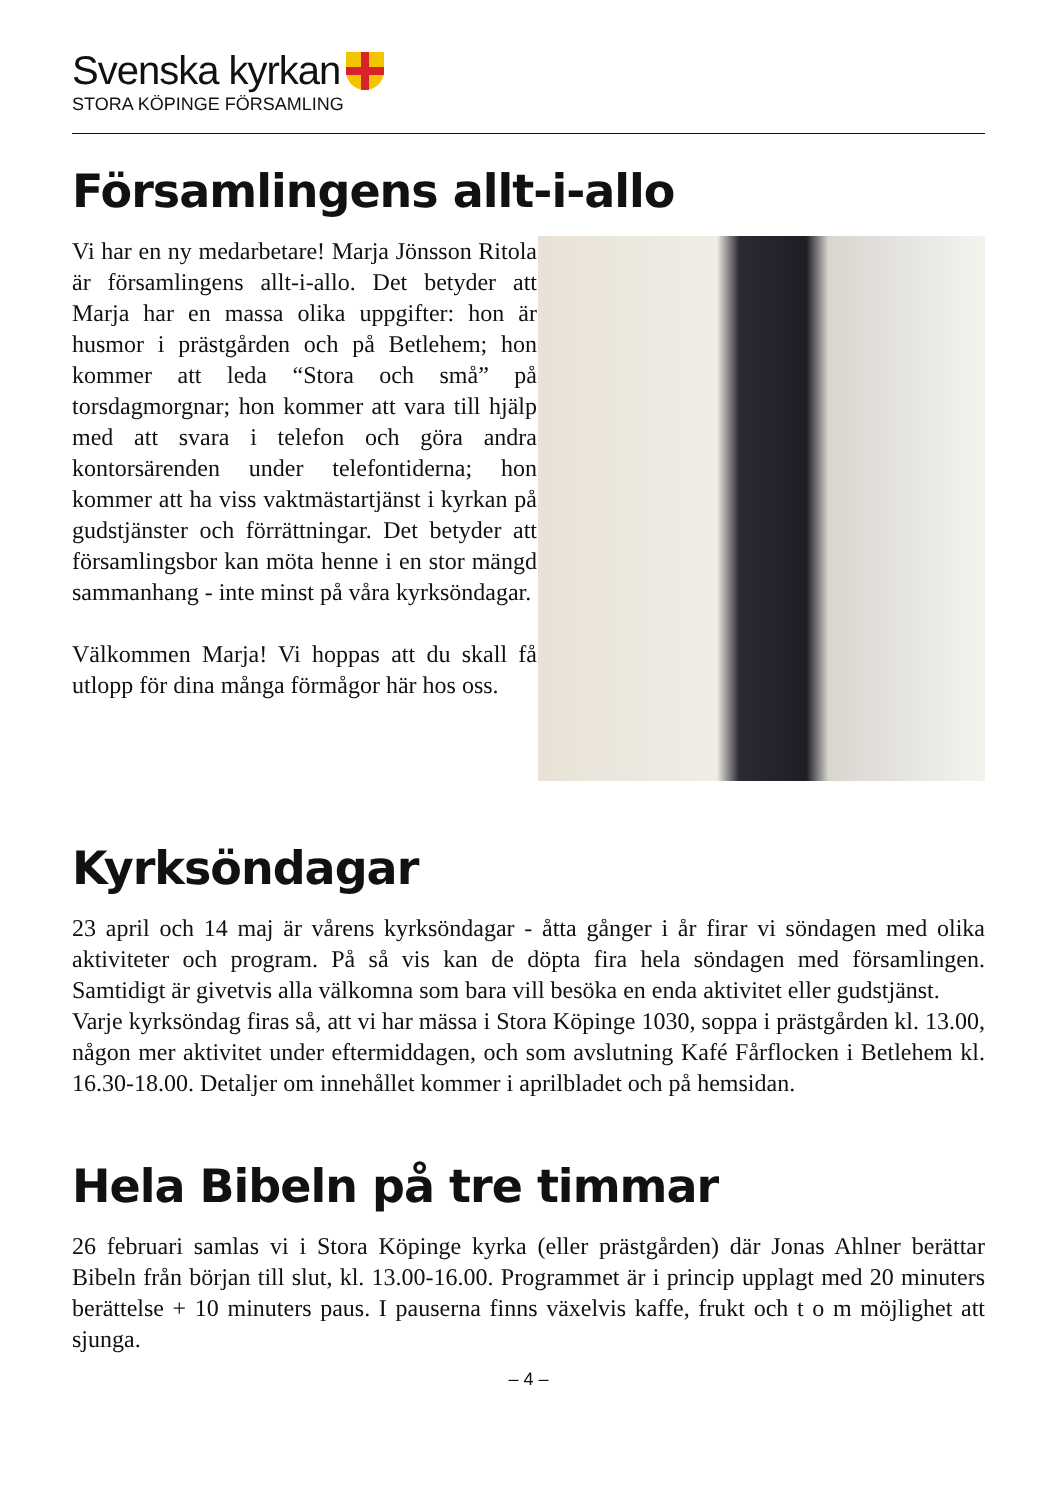Svenska kyrkan
STORA KÖPINGE FÖRSAMLING
Församlingens allt-i-allo
Vi har en ny medarbetare! Marja Jönsson Ritola är församlingens allt-i-allo. Det betyder att Marja har en massa olika uppgifter: hon är husmor i prästgården och på Betlehem; hon kommer att leda “Stora och små” på torsdagmorgnar; hon kommer att vara till hjälp med att svara i telefon och göra andra kontorsärenden under telefontiderna; hon kommer att ha viss vaktmästartjänst i kyrkan på gudstjänster och förrättningar. Det betyder att församlingsbor kan möta henne i en stor mängd sammanhang - inte minst på våra kyrksöndagar.
Välkommen Marja! Vi hoppas att du skall få utlopp för dina många förmågor här hos oss.
Kyrksöndagar
23 april och 14 maj är vårens kyrksöndagar - åtta gånger i år firar vi söndagen med olika aktiviteter och program. På så vis kan de döpta fira hela söndagen med församlingen. Samtidigt är givetvis alla välkomna som bara vill besöka en enda aktivitet eller gudstjänst.
Varje kyrksöndag firas så, att vi har mässa i Stora Köpinge 1030, soppa i prästgården kl. 13.00, någon mer aktivitet under eftermiddagen, och som avslutning Kafé Fårflocken i Betlehem kl. 16.30-18.00. Detaljer om innehållet kommer i aprilbladet och på hemsidan.
Hela Bibeln på tre timmar
26 februari samlas vi i Stora Köpinge kyrka (eller prästgården) där Jonas Ahlner berättar Bibeln från början till slut, kl. 13.00-16.00. Programmet är i princip upplagt med 20 minuters berättelse + 10 minuters paus. I pauserna finns växelvis kaffe, frukt och t o m möjlighet att sjunga.
– 4 –